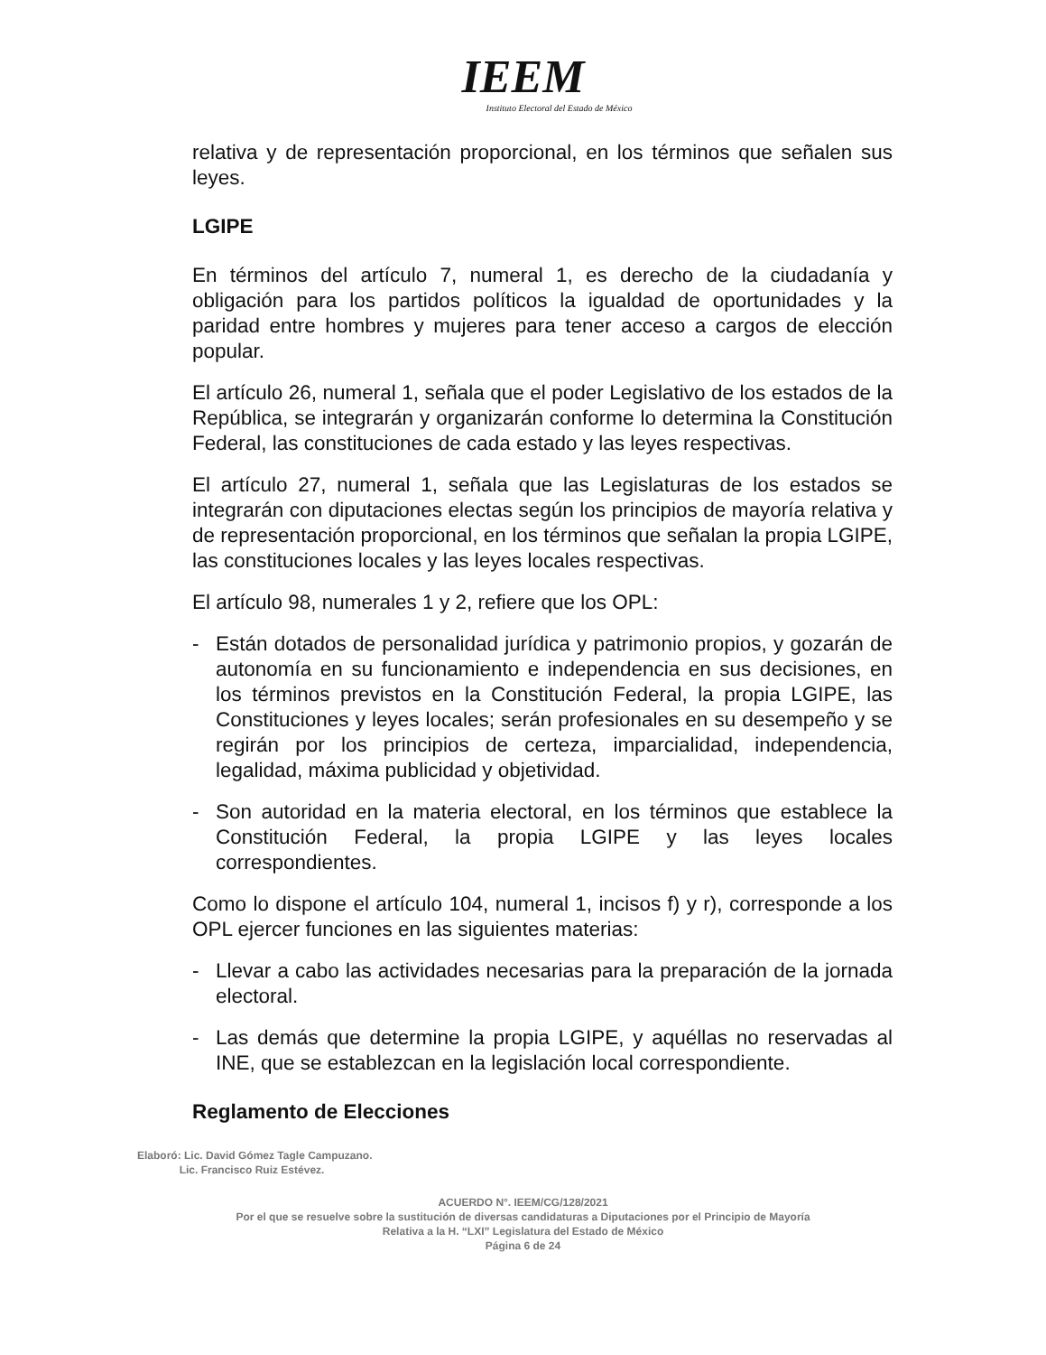IEEM
Instituto Electoral del Estado de México
relativa y de representación proporcional, en los términos que señalen sus leyes.
LGIPE
En términos del artículo 7, numeral 1, es derecho de la ciudadanía y obligación para los partidos políticos la igualdad de oportunidades y la paridad entre hombres y mujeres para tener acceso a cargos de elección popular.
El artículo 26, numeral 1, señala que el poder Legislativo de los estados de la República, se integrarán y organizarán conforme lo determina la Constitución Federal, las constituciones de cada estado y las leyes respectivas.
El artículo 27, numeral 1, señala que las Legislaturas de los estados se integrarán con diputaciones electas según los principios de mayoría relativa y de representación proporcional, en los términos que señalan la propia LGIPE, las constituciones locales y las leyes locales respectivas.
El artículo 98, numerales 1 y 2, refiere que los OPL:
- Están dotados de personalidad jurídica y patrimonio propios, y gozarán de autonomía en su funcionamiento e independencia en sus decisiones, en los términos previstos en la Constitución Federal, la propia LGIPE, las Constituciones y leyes locales; serán profesionales en su desempeño y se regirán por los principios de certeza, imparcialidad, independencia, legalidad, máxima publicidad y objetividad.
- Son autoridad en la materia electoral, en los términos que establece la Constitución Federal, la propia LGIPE y las leyes locales correspondientes.
Como lo dispone el artículo 104, numeral 1, incisos f) y r), corresponde a los OPL ejercer funciones en las siguientes materias:
- Llevar a cabo las actividades necesarias para la preparación de la jornada electoral.
- Las demás que determine la propia LGIPE, y aquéllas no reservadas al INE, que se establezcan en la legislación local correspondiente.
Reglamento de Elecciones
Elaboró: Lic. David Gómez Tagle Campuzano.
Lic. Francisco Ruiz Estévez.
ACUERDO N°. IEEM/CG/128/2021
Por el que se resuelve sobre la sustitución de diversas candidaturas a Diputaciones por el Principio de Mayoría
Relativa a la H. “LXI” Legislatura del Estado de México
Página 6 de 24